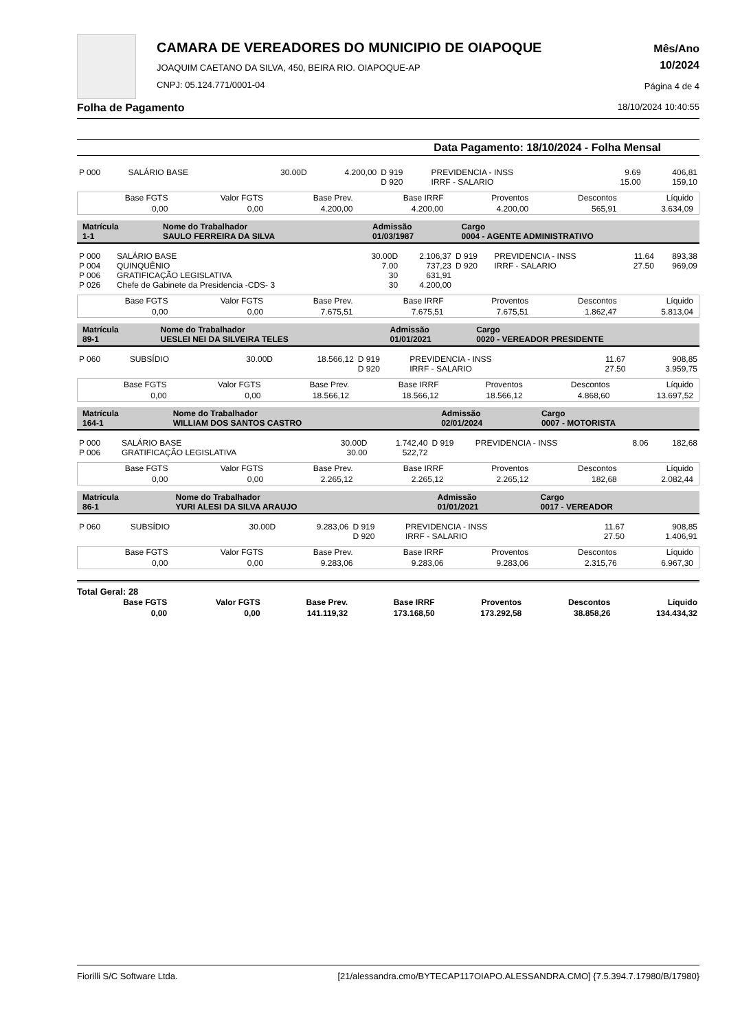CAMARA DE VEREADORES DO MUNICIPIO DE OIAPOQUE
JOAQUIM CAETANO DA SILVA, 450, BEIRA RIO. OIAPOQUE-AP
CNPJ: 05.124.771/0001-04
Mês/Ano
10/2024
Página 4 de 4
Folha de Pagamento 18/10/2024 10:40:55
Data Pagamento: 18/10/2024 - Folha Mensal
| P 000 | SALÁRIO BASE | 30.00D | 4.200,00 | D 919 D 920 | PREVIDENCIA - INSS IRRF - SALARIO | 9.69 15.00 | 406,81 159,10 |
| Base FGTS | Valor FGTS | Base Prev. | Base IRRF | Proventos | Descontos | Líquido |
| --- | --- | --- | --- | --- | --- | --- |
| 0,00 | 0,00 | 4.200,00 | 4.200,00 | 4.200,00 | 565,91 | 3.634,09 |
| Matrícula 1-1 | Nome do Trabalhador SAULO FERREIRA DA SILVA | Admissão 01/03/1987 | Cargo 0004 - AGENTE ADMINISTRATIVO |
| P 000 P 004 P 006 P 026 | SALÁRIO BASE QUINQUÊNIO GRATIFICAÇÃO LEGISLATIVA Chefe de Gabinete da Presidencia -CDS- 3 | 30.00D 7.00 30 30 | 2.106,37 737,23 631,91 4.200,00 | D 919 D 920 | PREVIDENCIA - INSS IRRF - SALARIO | 11.64 27.50 | 893,38 969,09 |
| Base FGTS | Valor FGTS | Base Prev. | Base IRRF | Proventos | Descontos | Líquido |
| --- | --- | --- | --- | --- | --- | --- |
| 0,00 | 0,00 | 7.675,51 | 7.675,51 | 7.675,51 | 1.862,47 | 5.813,04 |
| Matrícula 89-1 | Nome do Trabalhador UESLEI NEI DA SILVEIRA TELES | Admissão 01/01/2021 | Cargo 0020 - VEREADOR PRESIDENTE |
| P 060 | SUBSÍDIO | 30.00D | 18.566,12 | D 919 D 920 | PREVIDENCIA - INSS IRRF - SALARIO | 11.67 27.50 | 908,85 3.959,75 |
| Base FGTS | Valor FGTS | Base Prev. | Base IRRF | Proventos | Descontos | Líquido |
| --- | --- | --- | --- | --- | --- | --- |
| 0,00 | 0,00 | 18.566,12 | 18.566,12 | 18.566,12 | 4.868,60 | 13.697,52 |
| Matrícula 164-1 | Nome do Trabalhador WILLIAM DOS SANTOS CASTRO | Admissão 02/01/2024 | Cargo 0007 - MOTORISTA |
| P 000 P 006 | SALÁRIO BASE GRATIFICAÇÃO LEGISLATIVA | 30.00D 30.00 | 1.742,40 522,72 | D 919 | PREVIDENCIA - INSS | 8.06 | 182,68 |
| Base FGTS | Valor FGTS | Base Prev. | Base IRRF | Proventos | Descontos | Líquido |
| --- | --- | --- | --- | --- | --- | --- |
| 0,00 | 0,00 | 2.265,12 | 2.265,12 | 2.265,12 | 182,68 | 2.082,44 |
| Matrícula 86-1 | Nome do Trabalhador YURI ALESI DA SILVA ARAUJO | Admissão 01/01/2021 | Cargo 0017 - VEREADOR |
| P 060 | SUBSÍDIO | 30.00D | 9.283,06 | D 919 D 920 | PREVIDENCIA - INSS IRRF - SALARIO | 11.67 27.50 | 908,85 1.406,91 |
| Base FGTS | Valor FGTS | Base Prev. | Base IRRF | Proventos | Descontos | Líquido |
| --- | --- | --- | --- | --- | --- | --- |
| 0,00 | 0,00 | 9.283,06 | 9.283,06 | 9.283,06 | 2.315,76 | 6.967,30 |
Total Geral: 28
| Base FGTS | Valor FGTS | Base Prev. | Base IRRF | Proventos | Descontos | Líquido |
| --- | --- | --- | --- | --- | --- | --- |
| 0,00 | 0,00 | 141.119,32 | 173.168,50 | 173.292,58 | 38.858,26 | 134.434,32 |
Fiorilli S/C Software Ltda. [21/alessandra.cmo/BYTECAP117OIAPO.ALESSANDRA.CMO] {7.5.394.7.17980/B/17980}